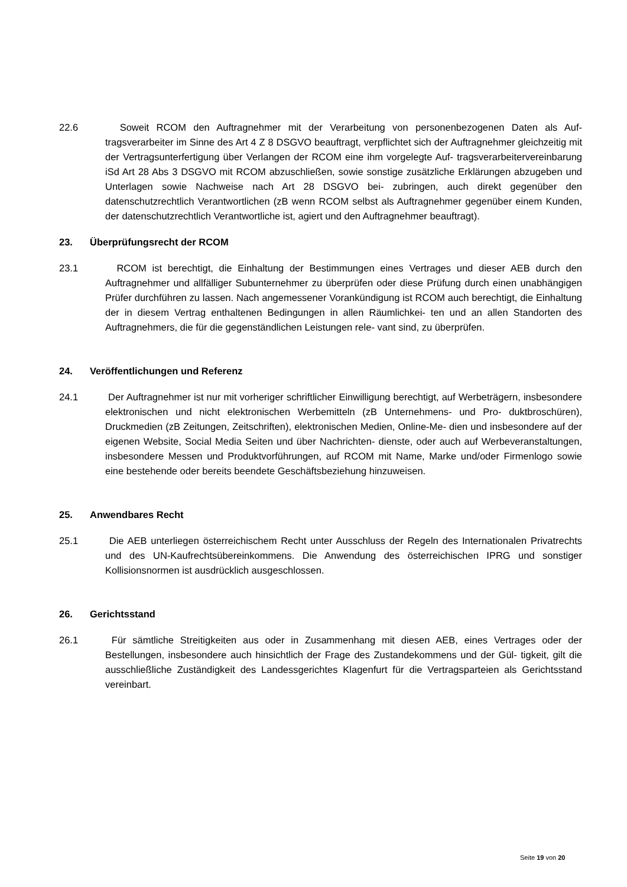22.6 Soweit RCOM den Auftragnehmer mit der Verarbeitung von personenbezogenen Daten als Auf- tragsverarbeiter im Sinne des Art 4 Z 8 DSGVO beauftragt, verpflichtet sich der Auftragnehmer gleichzeitig mit der Vertragsunterfertigung über Verlangen der RCOM eine ihm vorgelegte Auf- tragsverarbeitervereinbarung iSd Art 28 Abs 3 DSGVO mit RCOM abzuschließen, sowie sonstige zusätzliche Erklärungen abzugeben und Unterlagen sowie Nachweise nach Art 28 DSGVO bei- zubringen, auch direkt gegenüber den datenschutzrechtlich Verantwortlichen (zB wenn RCOM selbst als Auftragnehmer gegenüber einem Kunden, der datenschutzrechtlich Verantwortliche ist, agiert und den Auftragnehmer beauftragt).
23. Überprüfungsrecht der RCOM
23.1 RCOM ist berechtigt, die Einhaltung der Bestimmungen eines Vertrages und dieser AEB durch den Auftragnehmer und allfälliger Subunternehmer zu überprüfen oder diese Prüfung durch einen unabhängigen Prüfer durchführen zu lassen. Nach angemessener Vorankündigung ist RCOM auch berechtigt, die Einhaltung der in diesem Vertrag enthaltenen Bedingungen in allen Räumlichkei- ten und an allen Standorten des Auftragnehmers, die für die gegenständlichen Leistungen rele- vant sind, zu überprüfen.
24. Veröffentlichungen und Referenz
24.1 Der Auftragnehmer ist nur mit vorheriger schriftlicher Einwilligung berechtigt, auf Werbeträgern, insbesondere elektronischen und nicht elektronischen Werbemitteln (zB Unternehmens- und Pro- duktbroschüren), Druckmedien (zB Zeitungen, Zeitschriften), elektronischen Medien, Online-Me- dien und insbesondere auf der eigenen Website, Social Media Seiten und über Nachrichten- dienste, oder auch auf Werbeveranstaltungen, insbesondere Messen und Produktvorführungen, auf RCOM mit Name, Marke und/oder Firmenlogo sowie eine bestehende oder bereits beendete Geschäftsbeziehung hinzuweisen.
25. Anwendbares Recht
25.1 Die AEB unterliegen österreichischem Recht unter Ausschluss der Regeln des Internationalen Privatrechts und des UN-Kaufrechtsübereinkommens. Die Anwendung des österreichischen IPRG und sonstiger Kollisionsnormen ist ausdrücklich ausgeschlossen.
26. Gerichtsstand
26.1 Für sämtliche Streitigkeiten aus oder in Zusammenhang mit diesen AEB, eines Vertrages oder der Bestellungen, insbesondere auch hinsichtlich der Frage des Zustandekommens und der Gül- tigkeit, gilt die ausschließliche Zuständigkeit des Landessgerichtes Klagenfurt für die Vertragsparteien als Gerichtsstand vereinbart.
Seite 19 von 20